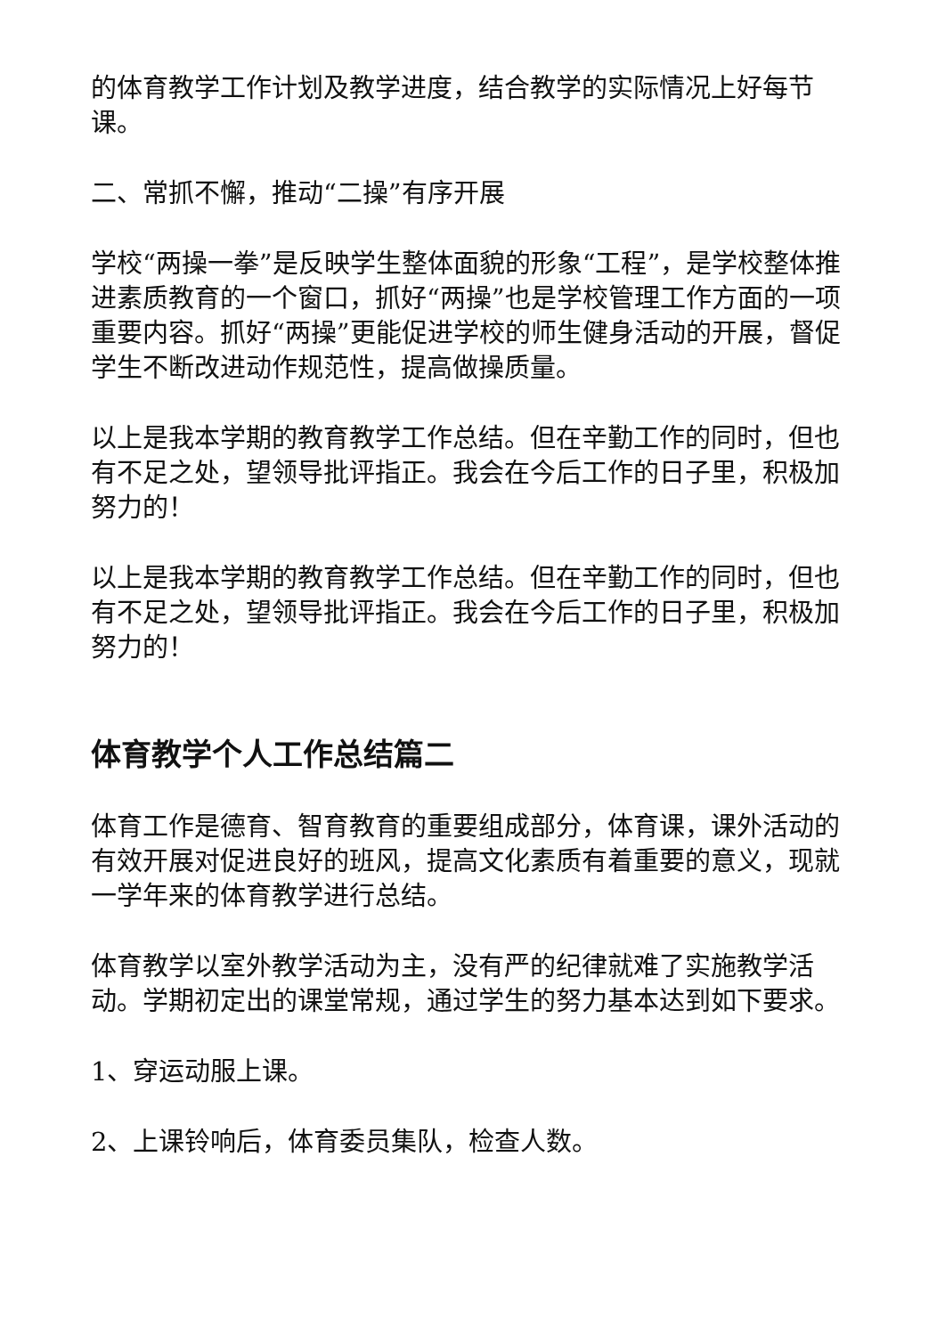的体育教学工作计划及教学进度，结合教学的实际情况上好每节课。
二、常抓不懈，推动“二操”有序开展
学校“两操一拳”是反映学生整体面貌的形象“工程”，是学校整体推进素质教育的一个窗口，抓好“两操”也是学校管理工作方面的一项重要内容。抓好“两操”更能促进学校的师生健身活动的开展，督促学生不断改进动作规范性，提高做操质量。
以上是我本学期的教育教学工作总结。但在辛勤工作的同时，但也有不足之处，望领导批评指正。我会在今后工作的日子里，积极加努力的！
以上是我本学期的教育教学工作总结。但在辛勤工作的同时，但也有不足之处，望领导批评指正。我会在今后工作的日子里，积极加努力的！
体育教学个人工作总结篇二
体育工作是德育、智育教育的重要组成部分，体育课，课外活动的有效开展对促进良好的班风，提高文化素质有着重要的意义，现就一学年来的体育教学进行总结。
体育教学以室外教学活动为主，没有严的纪律就难了实施教学活动。学期初定出的课堂常规，通过学生的努力基本达到如下要求。
1、穿运动服上课。
2、上课铃响后，体育委员集队，检查人数。